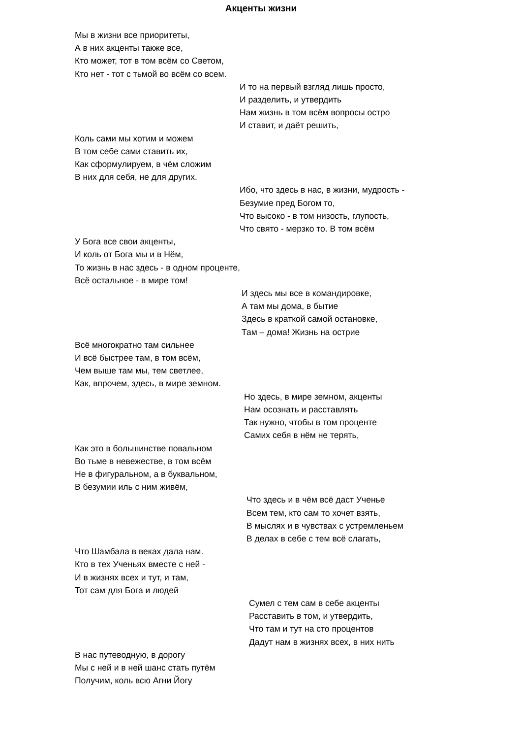Акценты жизни
Мы в жизни все приоритеты,
А в них акценты также все,
Кто может, тот в том всём со Светом,
Кто нет - тот с тьмой во всём со всем.
И то на первый взгляд лишь просто,
И разделить, и утвердить
Нам жизнь в том всём вопросы остро
И ставит, и даёт решить,
Коль сами мы хотим и можем
В том себе сами ставить их,
Как сформулируем, в чём сложим
В них для себя, не для других.
Ибо, что здесь в нас, в жизни, мудрость -
Безумие пред Богом то,
Что высоко - в том низость, глупость,
Что свято - мерзко то. В том всём
У Бога все свои акценты,
И коль от Бога мы и в Нём,
То жизнь в нас здесь - в одном проценте,
Всё остальное - в мире том!
И здесь мы все в командировке,
А там мы дома, в бытие
Здесь в краткой самой остановке,
Там – дома! Жизнь на острие
Всё многократно там сильнее
И всё быстрее там, в том всём,
Чем выше там мы, тем светлее,
Как, впрочем, здесь, в мире земном.
Но здесь, в мире земном, акценты
Нам осознать и расставлять
Так нужно, чтобы в том проценте
Самих себя в нём не терять,
Как это в большинстве повальном
Во тьме в невежестве, в том всём
Не в фигуральном, а в буквальном,
В безумии иль с ним живём,
Что здесь и в чём всё даст Ученье
Всем тем, кто сам то хочет взять,
В мыслях и в чувствах с устремленьем
В делах в себе с тем всё слагать,
Что Шамбала в веках дала нам.
Кто в тех Ученьях вместе с ней -
И в жизнях всех и тут, и там,
Тот сам для Бога и людей
Сумел с тем сам в себе акценты
Расставить в том, и утвердить,
Что там и тут на сто процентов
Дадут нам в жизнях всех, в них нить
В нас путеводную, в дорогу
Мы с ней и в ней шанс стать путём
Получим, коль всю Агни Йогу